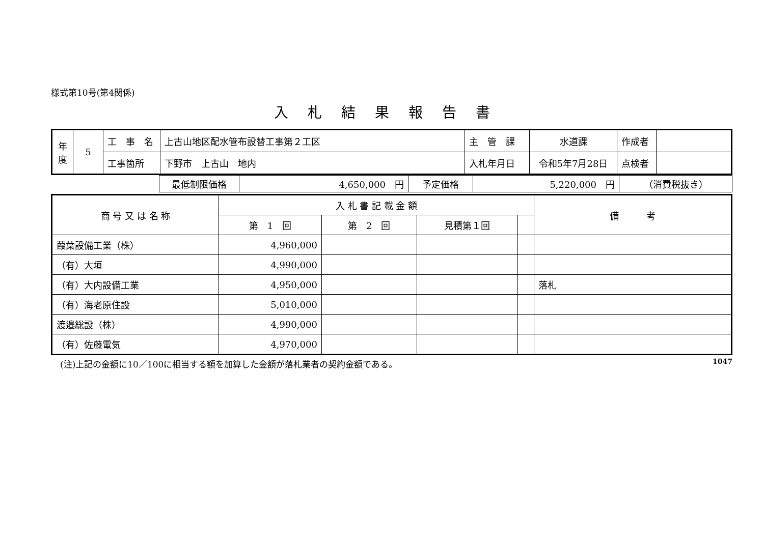様式第10号(第4関係)
入札結果報告書
| 年 度 | 5 | 工 事 名 | 上古山地区配水管布設替工事第２工区 | 主 管 課 | 水道課 | 作成者 | |
| | | 工事箇所 | 下野市 上古山 地内 | 入札年月日 | 令和5年7月28日 | 点検者 | |
| | 最低制限価格 | 4,650,000 円 | 予定価格 | 5,220,000 円 | （消費税抜き） |
| 商 号 又 は 名 称 | 入 札 書 記 載 金 額 | | | | 備 考 |
| --- | --- | --- | --- | --- | --- |
| | 第 1 回 | 第 2 回 | 見積第１回 | | |
| 葭葉設備工業（株） | 4,960,000 | | | | |
| （有）大垣 | 4,990,000 | | | | |
| （有）大内設備工業 | 4,950,000 | | | | 落札 |
| （有）海老原住設 | 5,010,000 | | | | |
| 渡邉総設（株） | 4,990,000 | | | | |
| （有）佐藤電気 | 4,970,000 | | | | |
(注)上記の金額に10／100に相当する額を加算した金額が落札業者の契約金額である。 1047